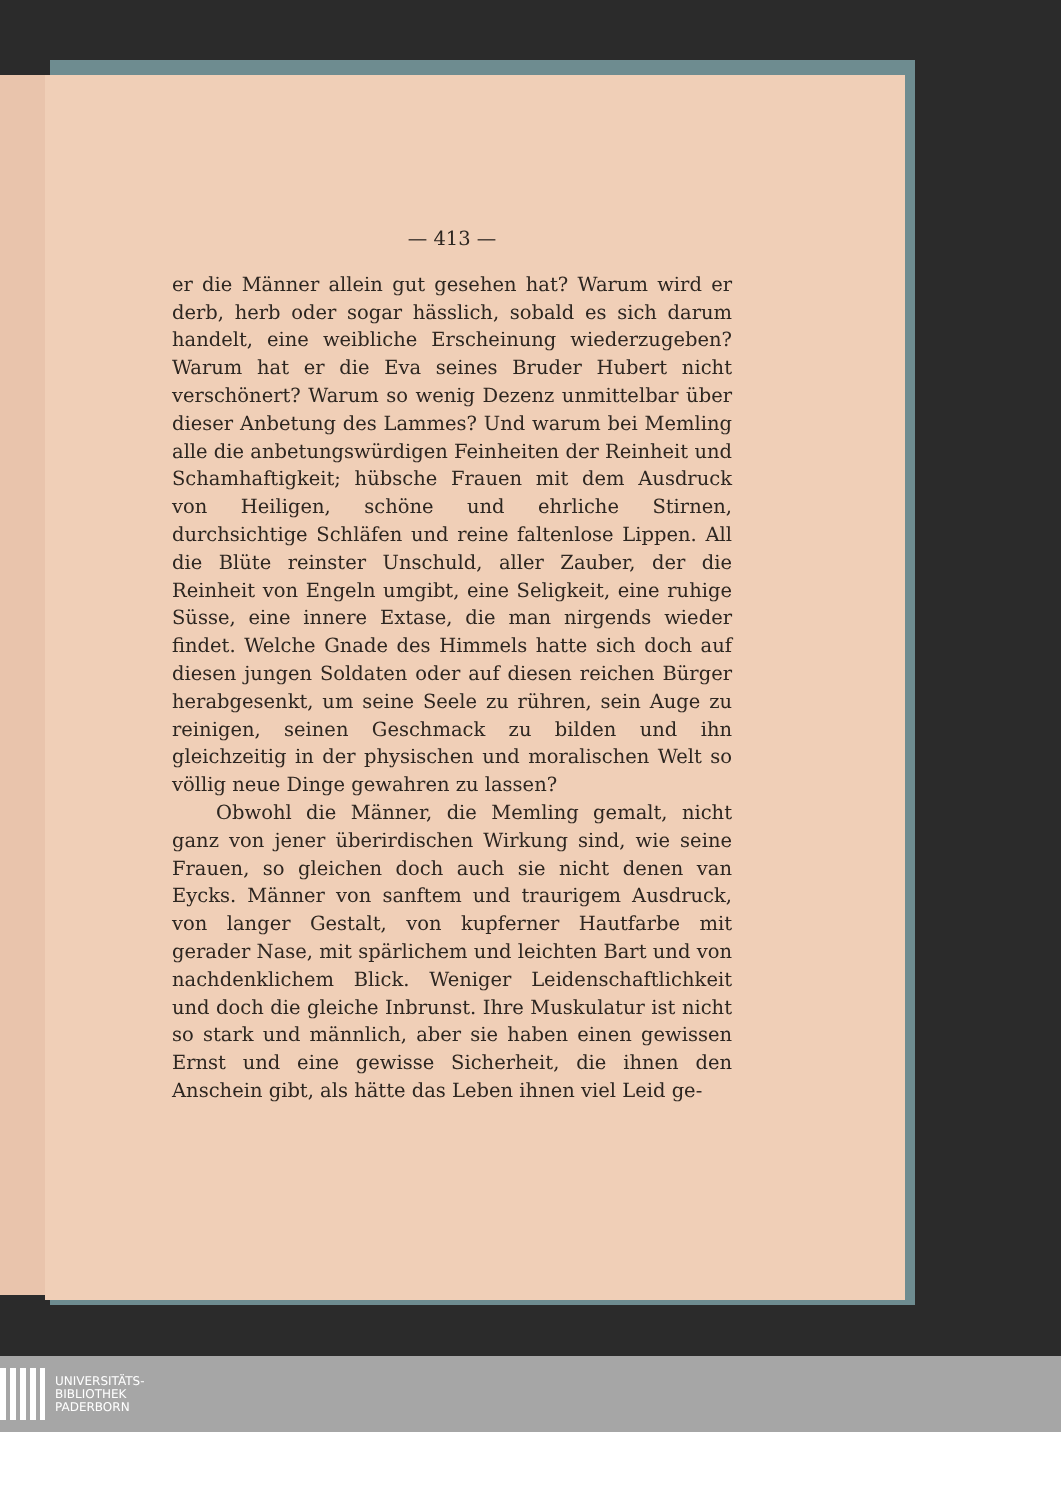— 413 —
er die Männer allein gut gesehen hat? Warum wird er derb, herb oder sogar hässlich, sobald es sich darum handelt, eine weibliche Erscheinung wiederzugeben? Warum hat er die Eva seines Bruder Hubert nicht verschönert? Warum so wenig Dezenz unmittelbar über dieser Anbetung des Lammes? Und warum bei Memling alle die anbetungswürdigen Feinheiten der Reinheit und Schamhaftigkeit; hübsche Frauen mit dem Ausdruck von Heiligen, schöne und ehrliche Stirnen, durchsichtige Schläfen und reine faltenlose Lippen. All die Blüte reinster Unschuld, aller Zauber, der die Reinheit von Engeln umgibt, eine Seligkeit, eine ruhige Süsse, eine innere Extase, die man nirgends wieder findet. Welche Gnade des Himmels hatte sich doch auf diesen jungen Soldaten oder auf diesen reichen Bürger herabgesenkt, um seine Seele zu rühren, sein Auge zu reinigen, seinen Geschmack zu bilden und ihn gleichzeitig in der physischen und moralischen Welt so völlig neue Dinge gewahren zu lassen?
Obwohl die Männer, die Memling gemalt, nicht ganz von jener überirdischen Wirkung sind, wie seine Frauen, so gleichen doch auch sie nicht denen van Eycks. Männer von sanftem und traurigem Ausdruck, von langer Gestalt, von kupferner Hautfarbe mit gerader Nase, mit spärlichem und leichten Bart und von nachdenklichem Blick. Weniger Leidenschaftlichkeit und doch die gleiche Inbrunst. Ihre Muskulatur ist nicht so stark und männlich, aber sie haben einen gewissen Ernst und eine gewisse Sicherheit, die ihnen den Anschein gibt, als hätte das Leben ihnen viel Leid ge-
UNIVERSITÄTS-
BIBLIOTHEK
PADERBORN